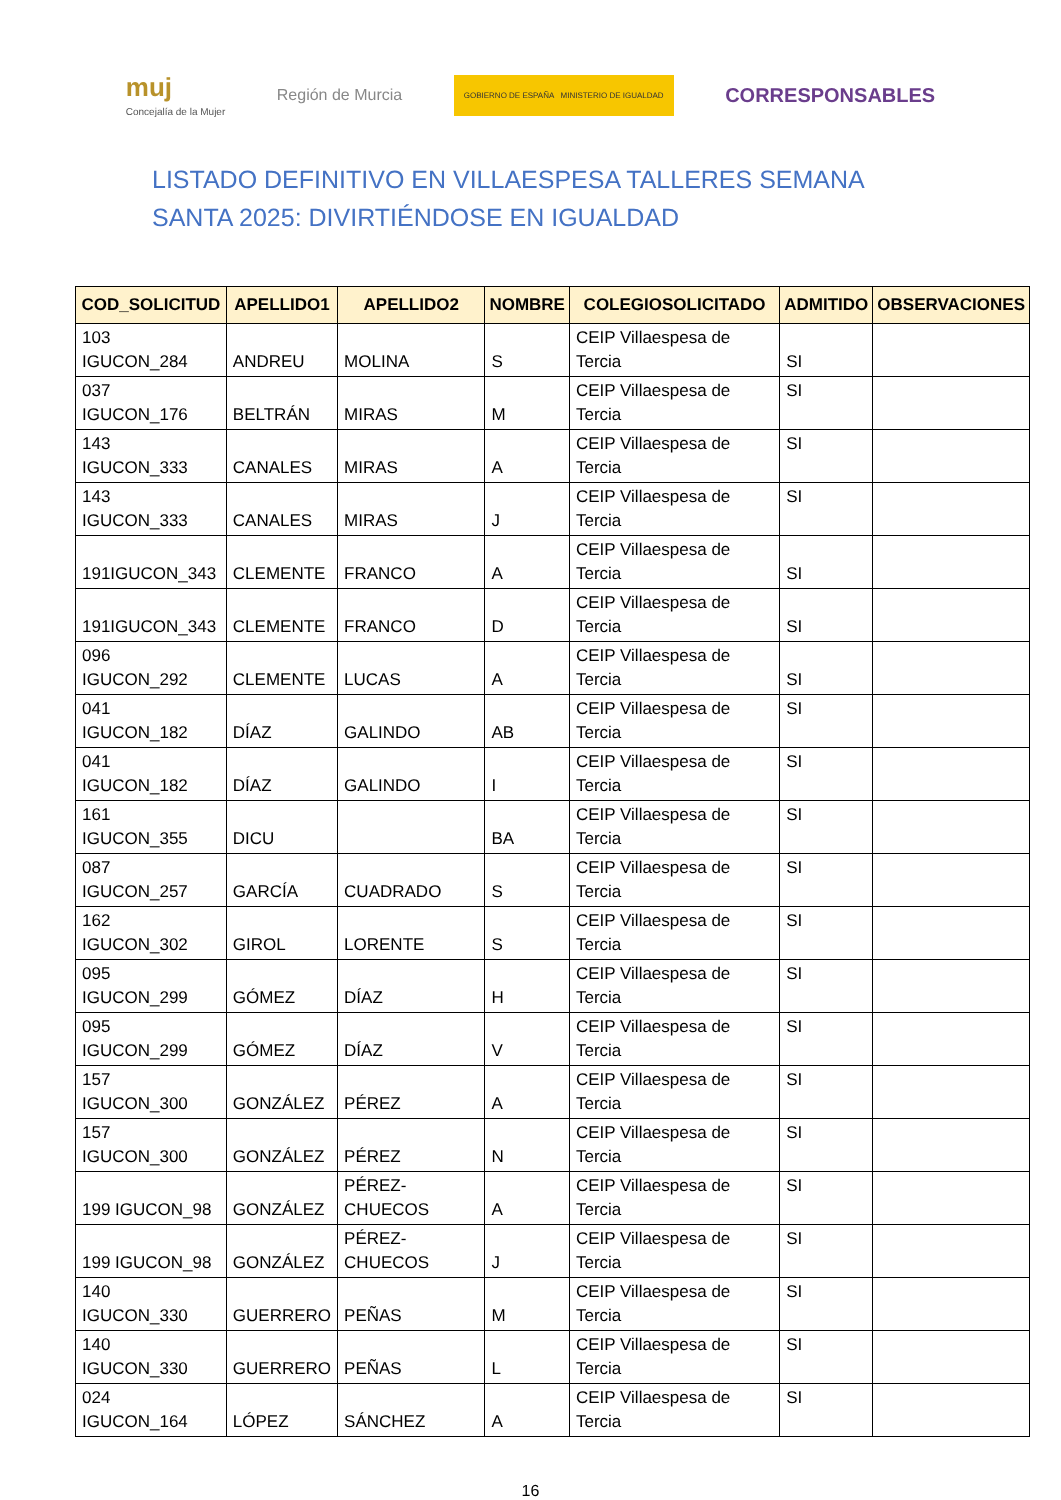muj
Concejalía de la Mujer
Región de Murcia
GOBIERNO DE ESPAÑA MINISTERIO DE IGUALDAD
CORRESPONSABLES
LISTADO DEFINITIVO EN VILLAESPESA TALLERES SEMANA SANTA 2025: DIVIRTIÉNDOSE EN IGUALDAD
| COD_SOLICITUD | APELLIDO1 | APELLIDO2 | NOMBRE | COLEGIOSOLICITADO | ADMITIDO | OBSERVACIONES |
| --- | --- | --- | --- | --- | --- | --- |
| 103 IGUCON_284 | ANDREU | MOLINA | S | CEIP Villaespesa de Tercia | SI | |
| 037 IGUCON_176 | BELTRÁN | MIRAS | M | CEIP Villaespesa de Tercia | SI | |
| 143 IGUCON_333 | CANALES | MIRAS | A | CEIP Villaespesa de Tercia | SI | |
| 143 IGUCON_333 | CANALES | MIRAS | J | CEIP Villaespesa de Tercia | SI | |
| 191IGUCON_343 | CLEMENTE | FRANCO | A | CEIP Villaespesa de Tercia | SI | |
| 191IGUCON_343 | CLEMENTE | FRANCO | D | CEIP Villaespesa de Tercia | SI | |
| 096 IGUCON_292 | CLEMENTE | LUCAS | A | CEIP Villaespesa de Tercia | SI | |
| 041 IGUCON_182 | DÍAZ | GALINDO | AB | CEIP Villaespesa de Tercia | SI | |
| 041 IGUCON_182 | DÍAZ | GALINDO | I | CEIP Villaespesa de Tercia | SI | |
| 161 IGUCON_355 | DICU | | BA | CEIP Villaespesa de Tercia | SI | |
| 087 IGUCON_257 | GARCÍA | CUADRADO | S | CEIP Villaespesa de Tercia | SI | |
| 162 IGUCON_302 | GIROL | LORENTE | S | CEIP Villaespesa de Tercia | SI | |
| 095 IGUCON_299 | GÓMEZ | DÍAZ | H | CEIP Villaespesa de Tercia | SI | |
| 095 IGUCON_299 | GÓMEZ | DÍAZ | V | CEIP Villaespesa de Tercia | SI | |
| 157 IGUCON_300 | GONZÁLEZ | PÉREZ | A | CEIP Villaespesa de Tercia | SI | |
| 157 IGUCON_300 | GONZÁLEZ | PÉREZ | N | CEIP Villaespesa de Tercia | SI | |
| 199 IGUCON_98 | GONZÁLEZ | PÉREZ-CHUECOS | A | CEIP Villaespesa de Tercia | SI | |
| 199 IGUCON_98 | GONZÁLEZ | PÉREZ-CHUECOS | J | CEIP Villaespesa de Tercia | SI | |
| 140 IGUCON_330 | GUERRERO | PEÑAS | M | CEIP Villaespesa de Tercia | SI | |
| 140 IGUCON_330 | GUERRERO | PEÑAS | L | CEIP Villaespesa de Tercia | SI | |
| 024 IGUCON_164 | LÓPEZ | SÁNCHEZ | A | CEIP Villaespesa de Tercia | SI | |
16